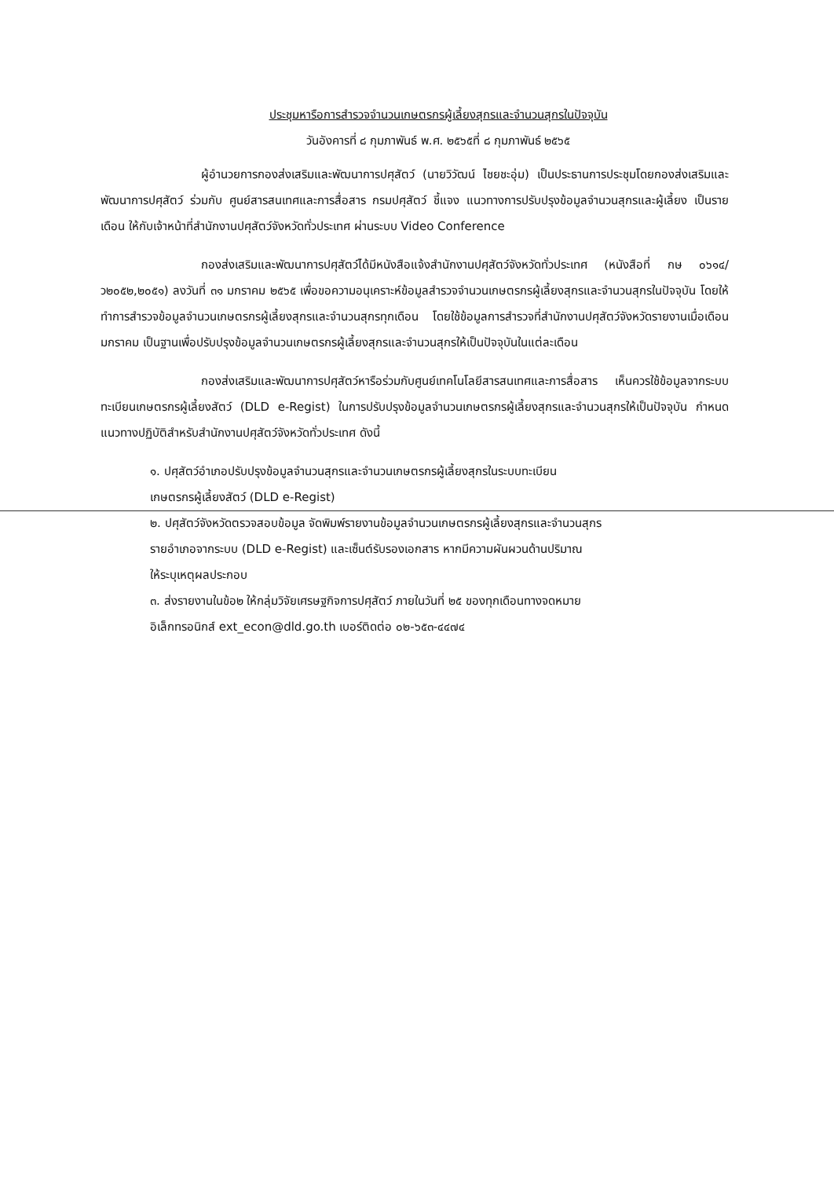ประชุมหารือการสำรวจจำนวนเกษตรกรผู้เลี้ยงสุกรและจำนวนสุกรในปัจจุบัน
วันอังคารที่ ๘ กุมภาพันธ์ พ.ศ. ๒๕๖๕ที่ ๘ กุมภาพันธ์ ๒๕๖๕
ผู้อำนวยการกองส่งเสริมและพัฒนาการปศุสัตว์ (นายวิวัฒน์ ไชยชะอุ่ม) เป็นประธานการประชุมโดยกองส่งเสริมและพัฒนาการปศุสัตว์ ร่วมกับ ศูนย์สารสนเทศและการสื่อสาร กรมปศุสัตว์ ชี้แจง แนวทางการปรับปรุงข้อมูลจำนวนสุกรและผู้เลี้ยง เป็นรายเดือน ให้กับเจ้าหน้าที่สำนักงานปศุสัตว์จังหวัดทั่วประเทศ ผ่านระบบ Video Conference
กองส่งเสริมและพัฒนาการปศุสัตว์ได้มีหนังสือแจ้งสำนักงานปศุสัตว์จังหวัดทั่วประเทศ (หนังสือที่ กษ ๐๖๑๔/ว๒๐๕๒,๒๐๕๑) ลงวันที่ ๓๑ มกราคม ๒๕๖๕ เพื่อขอความอนุเคราะห์ข้อมูลสำรวจจำนวนเกษตรกรผู้เลี้ยงสุกรและจำนวนสุกรในปัจจุบัน โดยให้ทำการสำรวจข้อมูลจำนวนเกษตรกรผู้เลี้ยงสุกรและจำนวนสุกรทุกเดือน โดยใช้ข้อมูลการสำรวจที่สำนักงานปศุสัตว์จังหวัดรายงานเมื่อเดือนมกราคม เป็นฐานเพื่อปรับปรุงข้อมูลจำนวนเกษตรกรผู้เลี้ยงสุกรและจำนวนสุกรให้เป็นปัจจุบันในแต่ละเดือน
กองส่งเสริมและพัฒนาการปศุสัตว์หารือร่วมกับศูนย์เทคโนโลยีสารสนเทศและการสื่อสาร เห็นควรใช้ข้อมูลจากระบบทะเบียนเกษตรกรผู้เลี้ยงสัตว์ (DLD e-Regist) ในการปรับปรุงข้อมูลจำนวนเกษตรกรผู้เลี้ยงสุกรและจำนวนสุกรให้เป็นปัจจุบัน กำหนดแนวทางปฏิบัติสำหรับสำนักงานปศุสัตว์จังหวัดทั่วประเทศ ดังนี้
๑. ปศุสัตว์อำเภอปรับปรุงข้อมูลจำนวนสุกรและจำนวนเกษตรกรผู้เลี้ยงสุกรในระบบทะเบียน
เกษตรกรผู้เลี้ยงสัตว์ (DLD e-Regist)
๒. ปศุสัตว์จังหวัดตรวจสอบข้อมูล จัดพิมพ์รายงานข้อมูลจำนวนเกษตรกรผู้เลี้ยงสุกรและจำนวนสุกร
รายอำเภอจากระบบ (DLD e-Regist) และเซ็นต์รับรองเอกสาร หากมีความผันผวนด้านปริมาณ
ให้ระบุเหตุผลประกอบ
๓. ส่งรายงานในข้อ๒ ให้กลุ่มวิจัยเศรษฐกิจการปศุสัตว์ ภายในวันที่ ๒๕ ของทุกเดือนทางจดหมาย
อิเล็กทรอนิกส์ ext_econ@dld.go.th เบอร์ติดต่อ ๐๒-๖๕๓-๔๔๗๔